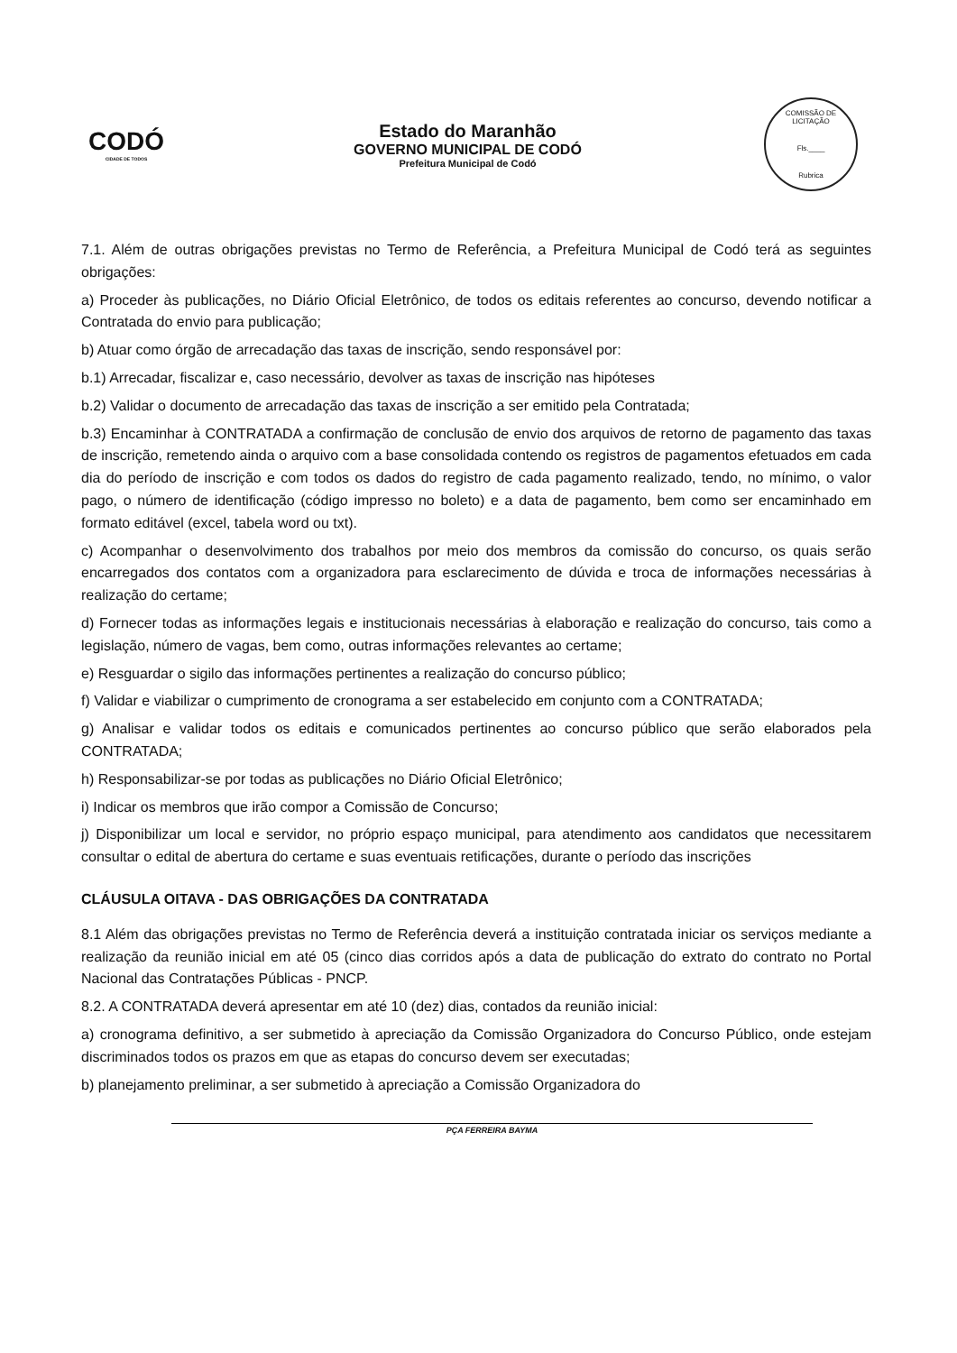CODÓ
CIDADE DE TODOS
Estado do Maranhão
GOVERNO MUNICIPAL DE CODÓ
Prefeitura Municipal de Codó
COMISSÃO DE LICITAÇÃO
Fls.____
Rubrica
7.1. Além de outras obrigações previstas no Termo de Referência, a Prefeitura Municipal de Codó terá as seguintes obrigações:
a) Proceder às publicações, no Diário Oficial Eletrônico, de todos os editais referentes ao concurso, devendo notificar a Contratada do envio para publicação;
b) Atuar como órgão de arrecadação das taxas de inscrição, sendo responsável por:
b.1) Arrecadar, fiscalizar e, caso necessário, devolver as taxas de inscrição nas hipóteses
b.2) Validar o documento de arrecadação das taxas de inscrição a ser emitido pela Contratada;
b.3) Encaminhar à CONTRATADA a confirmação de conclusão de envio dos arquivos de retorno de pagamento das taxas de inscrição, remetendo ainda o arquivo com a base consolidada contendo os registros de pagamentos efetuados em cada dia do período de inscrição e com todos os dados do registro de cada pagamento realizado, tendo, no mínimo, o valor pago, o número de identificação (código impresso no boleto) e a data de pagamento, bem como ser encaminhado em formato editável (excel, tabela word ou txt).
c) Acompanhar o desenvolvimento dos trabalhos por meio dos membros da comissão do concurso, os quais serão encarregados dos contatos com a organizadora para esclarecimento de dúvida e troca de informações necessárias à realização do certame;
d) Fornecer todas as informações legais e institucionais necessárias à elaboração e realização do concurso, tais como a legislação, número de vagas, bem como, outras informações relevantes ao certame;
e) Resguardar o sigilo das informações pertinentes a realização do concurso público;
f) Validar e viabilizar o cumprimento de cronograma a ser estabelecido em conjunto com a CONTRATADA;
g) Analisar e validar todos os editais e comunicados pertinentes ao concurso público que serão elaborados pela CONTRATADA;
h) Responsabilizar-se por todas as publicações no Diário Oficial Eletrônico;
i) Indicar os membros que irão compor a Comissão de Concurso;
j) Disponibilizar um local e servidor, no próprio espaço municipal, para atendimento aos candidatos que necessitarem consultar o edital de abertura do certame e suas eventuais retificações, durante o período das inscrições
CLÁUSULA OITAVA - DAS OBRIGAÇÕES DA CONTRATADA
8.1 Além das obrigações previstas no Termo de Referência deverá a instituição contratada iniciar os serviços mediante a realização da reunião inicial em até 05 (cinco dias corridos após a data de publicação do extrato do contrato no Portal Nacional das Contratações Públicas - PNCP.
8.2. A CONTRATADA deverá apresentar em até 10 (dez) dias, contados da reunião inicial:
a) cronograma definitivo, a ser submetido à apreciação da Comissão Organizadora do Concurso Público, onde estejam discriminados todos os prazos em que as etapas do concurso devem ser executadas;
b) planejamento preliminar, a ser submetido à apreciação a Comissão Organizadora do
PÇA FERREIRA BAYMA